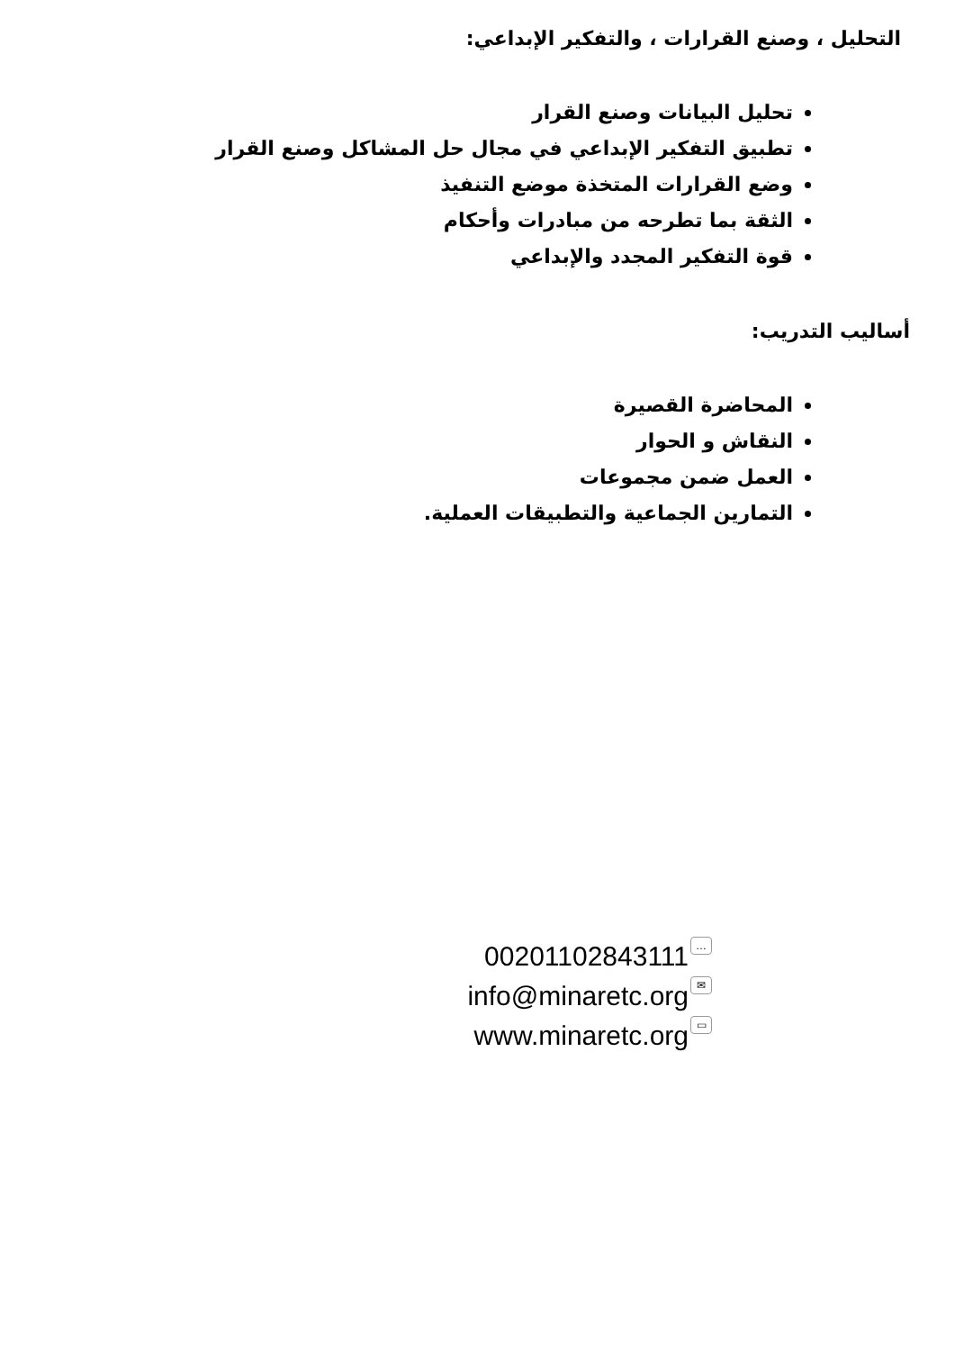التحليل ، وصنع القرارات ، والتفكير الإبداعي:
تحليل البيانات وصنع القرار
تطبيق التفكير الإبداعي في مجال حل المشاكل وصنع القرار
وضع القرارات المتخذة موضع التنفيذ
الثقة بما تطرحه من مبادرات وأحكام
قوة التفكير المجدد والإبداعي
أساليب التدريب:
المحاضرة القصيرة
النقاش و الحوار
العمل ضمن مجموعات
التمارين الجماعية والتطبيقات العملية.
00201102843111 …
info@minaretc.org ✉
www.minaretc.org ▭